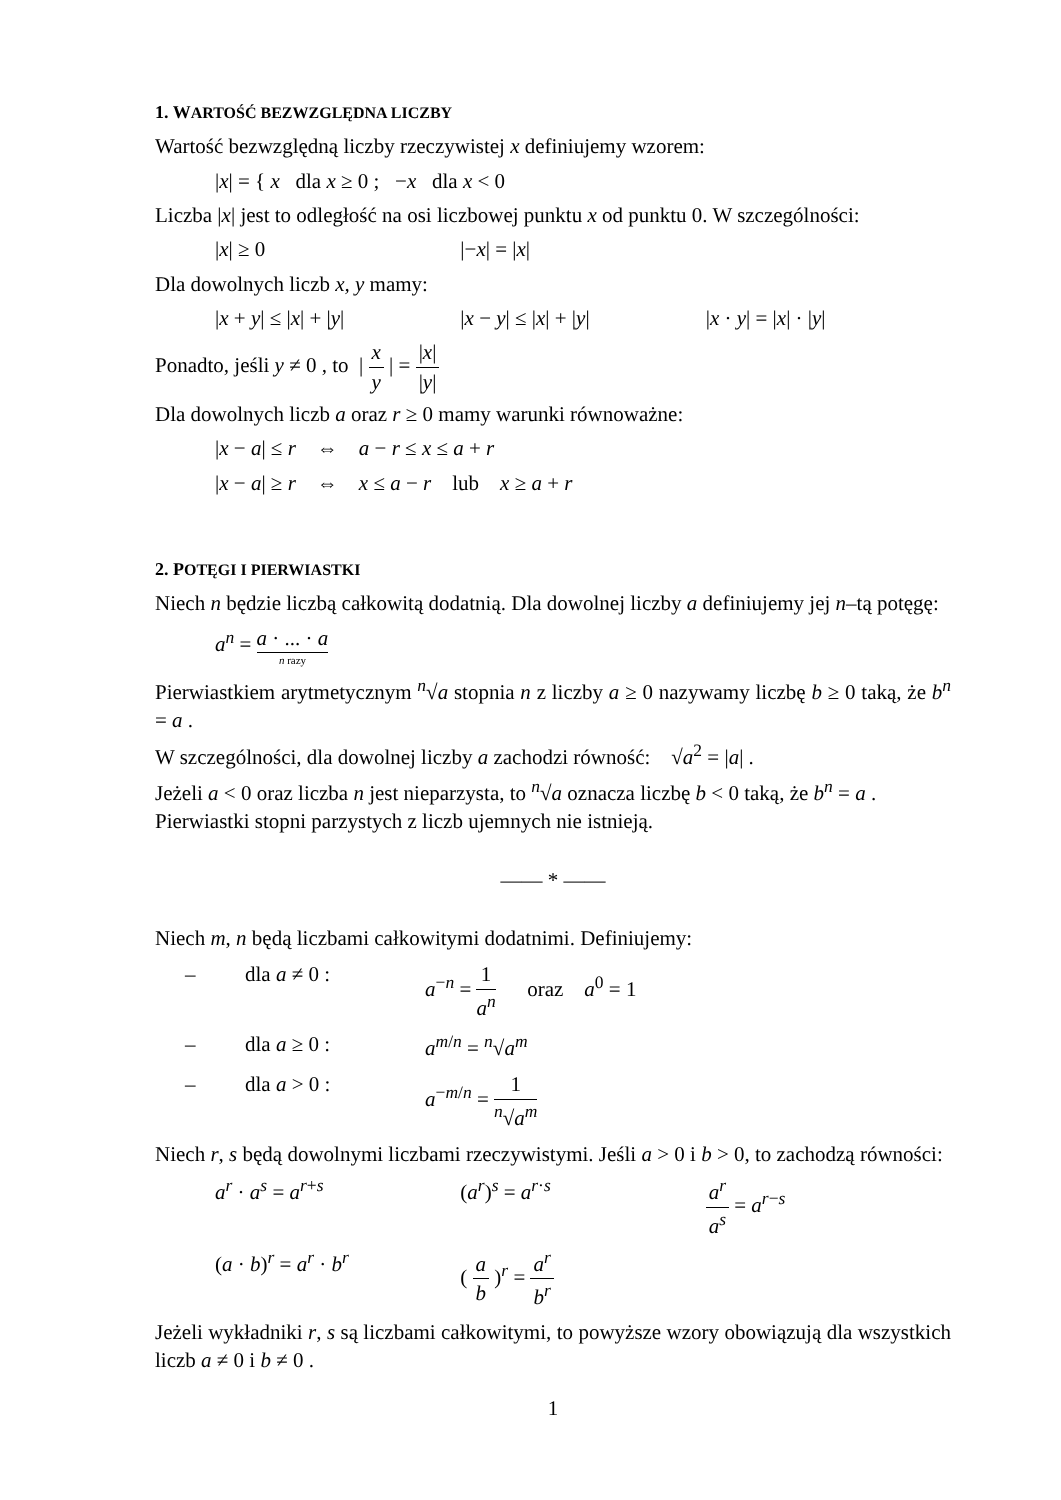1. WARTOŚĆ BEZWZGLĘDNA LICZBY
Wartość bezwzględną liczby rzeczywistej x definiujemy wzorem:
|x| = { x dla x ≥ 0 ; −x dla x < 0
Liczba |x| jest to odległość na osi liczbowej punktu x od punktu 0. W szczególności:
|x| ≥ 0 |−x| = |x|
Dla dowolnych liczb x, y mamy:
|x + y| ≤ |x| + |y| |x − y| ≤ |x| + |y| |x · y| = |x| · |y|
Ponadto, jeśli y ≠ 0 , to | x y | = |x| |y|
Dla dowolnych liczb a oraz r ≥ 0 mamy warunki równoważne:
|x − a| ≤ r ⇔ a − r ≤ x ≤ a + r
|x − a| ≥ r ⇔ x ≤ a − r lub x ≥ a + r
2. POTĘGI I PIERWIASTKI
Niech n będzie liczbą całkowitą dodatnią. Dla dowolnej liczby a definiujemy jej n–tą potęgę:
a<sup>n</sup> = a · ... · a n razy
Pierwiastkiem arytmetycznym <sup>n</sup>√a stopnia n z liczby a ≥ 0 nazywamy liczbę b ≥ 0 taką, że b<sup>n</sup> = a .
W szczególności, dla dowolnej liczby a zachodzi równość: √a<sup>2</sup> = |a| .
Jeżeli a < 0 oraz liczba n jest nieparzysta, to <sup>n</sup>√a oznacza liczbę b < 0 taką, że b<sup>n</sup> = a .
Pierwiastki stopni parzystych z liczb ujemnych nie istnieją.
—— * ——
Niech m, n będą liczbami całkowitymi dodatnimi. Definiujemy:
– dla a ≠ 0 : a<sup>−n</sup> = 1 a<sup>n</sup> oraz a<sup>0</sup> = 1
– dla a ≥ 0 : a<sup>m/n</sup> = <sup>n</sup>√a<sup>m</sup>
– dla a > 0 : a<sup>−m/n</sup> = 1 <sup>n</sup>√a<sup>m</sup>
Niech r, s będą dowolnymi liczbami rzeczywistymi. Jeśli a > 0 i b > 0, to zachodzą równości:
a<sup>r</sup> · a<sup>s</sup> = a<sup>r+s</sup> (a<sup>r</sup>)<sup>s</sup> = a<sup>r·s</sup> a<sup>r</sup> a<sup>s</sup> = a<sup>r−s</sup>
(a · b)<sup>r</sup> = a<sup>r</sup> · b<sup>r</sup> ( a b )<sup>r</sup> = a<sup>r</sup> b<sup>r</sup>
Jeżeli wykładniki r, s są liczbami całkowitymi, to powyższe wzory obowiązują dla wszystkich liczb a ≠ 0 i b ≠ 0 .
1